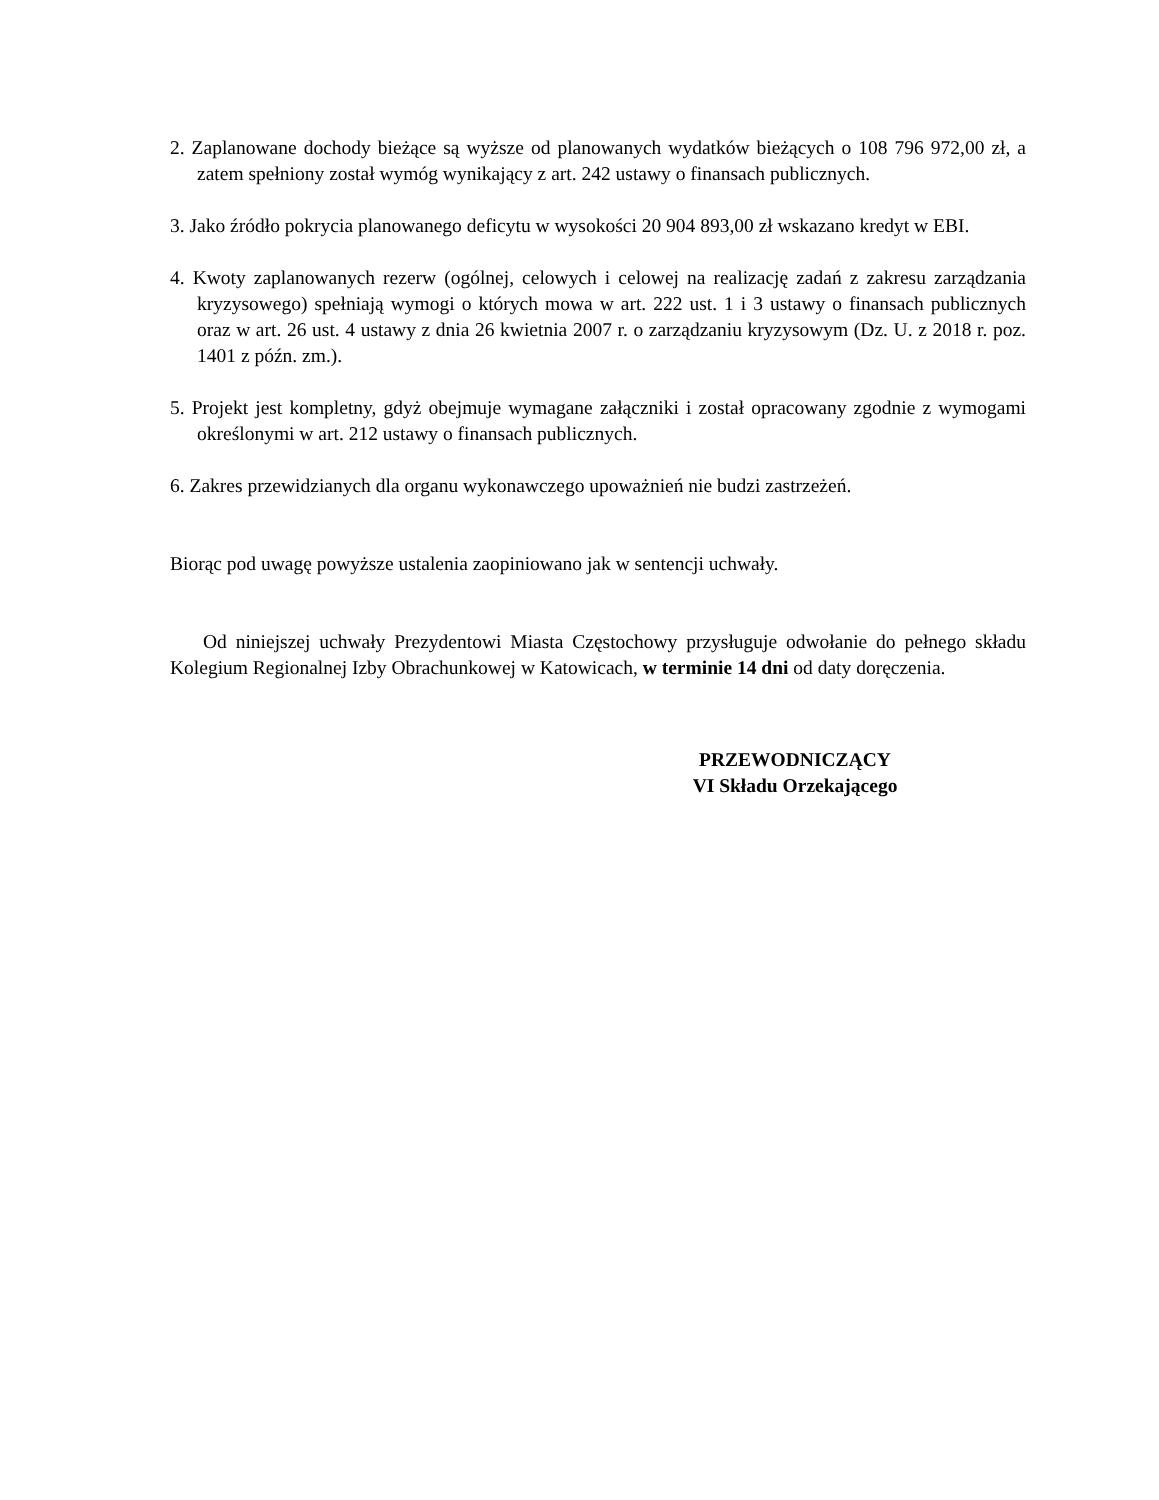2. Zaplanowane dochody bieżące są wyższe od planowanych wydatków bieżących o 108 796 972,00 zł, a zatem spełniony został wymóg wynikający z art. 242 ustawy o finansach publicznych.
3. Jako źródło pokrycia planowanego deficytu w wysokości 20 904 893,00 zł wskazano kredyt w EBI.
4. Kwoty zaplanowanych rezerw (ogólnej, celowych i celowej na realizację zadań z zakresu zarządzania kryzysowego) spełniają wymogi o których mowa w art. 222 ust. 1 i 3 ustawy o finansach publicznych oraz w art. 26 ust. 4 ustawy z dnia 26 kwietnia 2007 r. o zarządzaniu kryzysowym (Dz. U. z 2018 r. poz. 1401 z późn. zm.).
5. Projekt jest kompletny, gdyż obejmuje wymagane załączniki i został opracowany zgodnie z wymogami określonymi w art. 212 ustawy o finansach publicznych.
6. Zakres przewidzianych dla organu wykonawczego upoważnień nie budzi zastrzeżeń.
Biorąc pod uwagę powyższe ustalenia zaopiniowano jak w sentencji uchwały.
Od niniejszej uchwały Prezydentowi Miasta Częstochowy przysługuje odwołanie do pełnego składu Kolegium Regionalnej Izby Obrachunkowej w Katowicach, w terminie 14 dni od daty doręczenia.
PRZEWODNICZĄCY
VI Składu Orzekającego